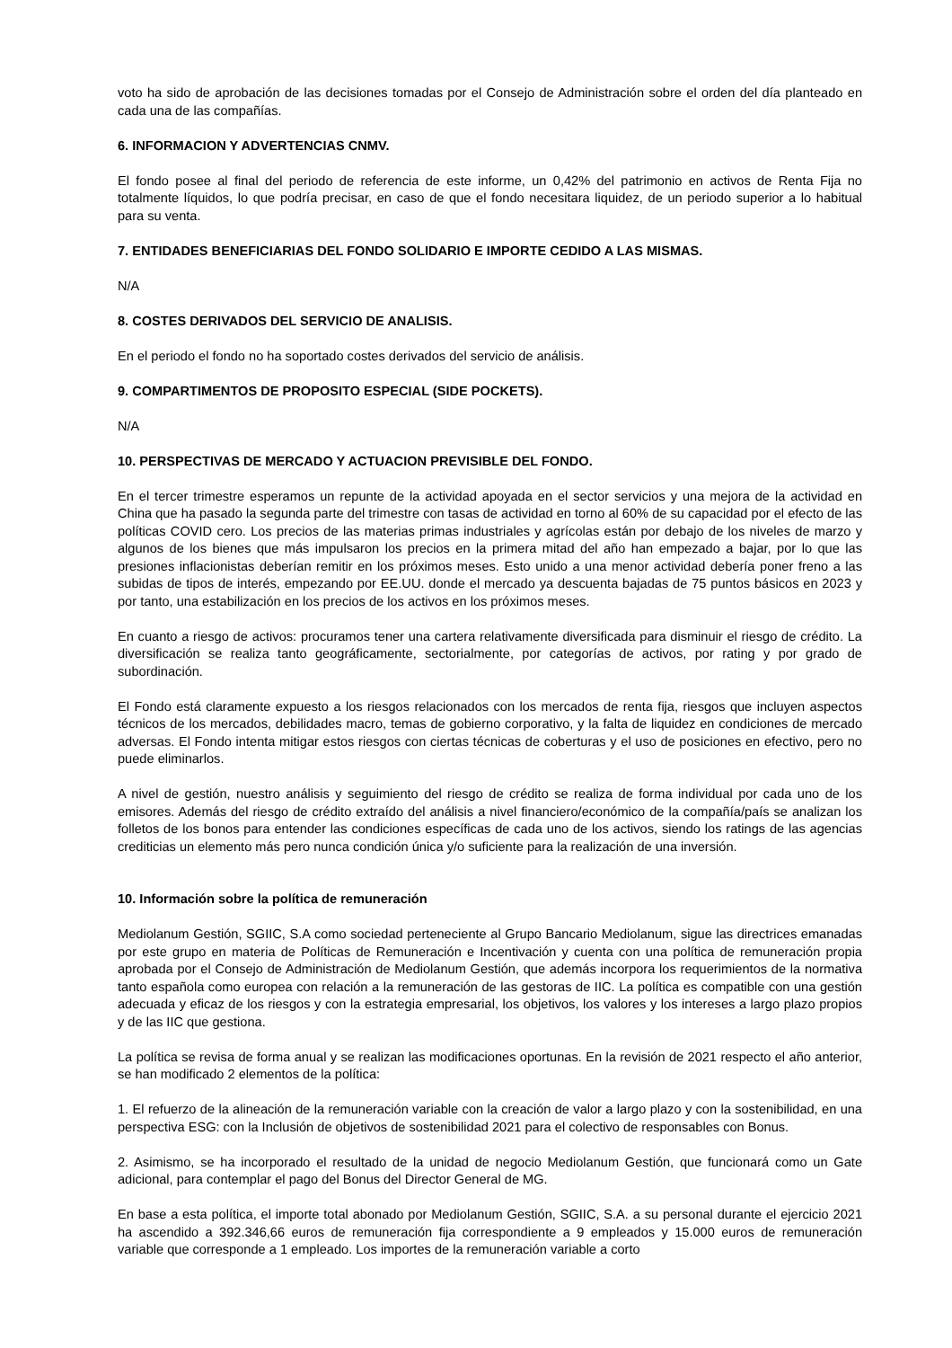voto ha sido de aprobación de las decisiones tomadas por el Consejo de Administración sobre el orden del día planteado en cada una de las compañías.
6. INFORMACION Y ADVERTENCIAS CNMV.
El fondo posee al final del periodo de referencia de este informe, un 0,42% del patrimonio en activos de Renta Fija no totalmente líquidos, lo que podría precisar, en caso de que el fondo necesitara liquidez, de un periodo superior a lo habitual para su venta.
7. ENTIDADES BENEFICIARIAS DEL FONDO SOLIDARIO E IMPORTE CEDIDO A LAS MISMAS.
N/A
8. COSTES DERIVADOS DEL SERVICIO DE ANALISIS.
En el periodo el fondo no ha soportado costes derivados del servicio de análisis.
9. COMPARTIMENTOS DE PROPOSITO ESPECIAL (SIDE POCKETS).
N/A
10. PERSPECTIVAS DE MERCADO Y ACTUACION PREVISIBLE DEL FONDO.
En el tercer trimestre esperamos un repunte de la actividad apoyada en el sector servicios y una mejora de la actividad en China que ha pasado la segunda parte del trimestre con tasas de actividad en torno al 60% de su capacidad por el efecto de las políticas COVID cero. Los precios de las materias primas industriales y agrícolas están por debajo de los niveles de marzo y algunos de los bienes que más impulsaron los precios en la primera mitad del año han empezado a bajar, por lo que las presiones inflacionistas deberían remitir en los próximos meses. Esto unido a una menor actividad debería poner freno a las subidas de tipos de interés, empezando por EE.UU. donde el mercado ya descuenta bajadas de 75 puntos básicos en 2023 y por tanto, una estabilización en los precios de los activos en los próximos meses.
En cuanto a riesgo de activos: procuramos tener una cartera relativamente diversificada para disminuir el riesgo de crédito. La diversificación se realiza tanto geográficamente, sectorialmente, por categorías de activos, por rating y por grado de subordinación.
El Fondo está claramente expuesto a los riesgos relacionados con los mercados de renta fija, riesgos que incluyen aspectos técnicos de los mercados, debilidades macro, temas de gobierno corporativo, y la falta de liquidez en condiciones de mercado adversas. El Fondo intenta mitigar estos riesgos con ciertas técnicas de coberturas y el uso de posiciones en efectivo, pero no puede eliminarlos.
A nivel de gestión, nuestro análisis y seguimiento del riesgo de crédito se realiza de forma individual por cada uno de los emisores. Además del riesgo de crédito extraído del análisis a nivel financiero/económico de la compañía/país se analizan los folletos de los bonos para entender las condiciones específicas de cada uno de los activos, siendo los ratings de las agencias crediticias un elemento más pero nunca condición única y/o suficiente para la realización de una inversión.
10. Información sobre la política de remuneración
Mediolanum Gestión, SGIIC, S.A como sociedad perteneciente al Grupo Bancario Mediolanum, sigue las directrices emanadas por este grupo en materia de Políticas de Remuneración e Incentivación y cuenta con una política de remuneración propia aprobada por el Consejo de Administración de Mediolanum Gestión, que además incorpora los requerimientos de la normativa tanto española como europea con relación a la remuneración de las gestoras de IIC. La política es compatible con una gestión adecuada y eficaz de los riesgos y con la estrategia empresarial, los objetivos, los valores y los intereses a largo plazo propios y de las IIC que gestiona.
La política se revisa de forma anual y se realizan las modificaciones oportunas. En la revisión de 2021 respecto el año anterior, se han modificado 2 elementos de la política:
1. El refuerzo de la alineación de la remuneración variable con la creación de valor a largo plazo y con la sostenibilidad, en una perspectiva ESG: con la Inclusión de objetivos de sostenibilidad 2021 para el colectivo de responsables con Bonus.
2. Asimismo, se ha incorporado el resultado de la unidad de negocio Mediolanum Gestión, que funcionará como un Gate adicional, para contemplar el pago del Bonus del Director General de MG.
En base a esta política, el importe total abonado por Mediolanum Gestión, SGIIC, S.A. a su personal durante el ejercicio 2021 ha ascendido a 392.346,66 euros de remuneración fija correspondiente a 9 empleados y 15.000 euros de remuneración variable que corresponde a 1 empleado. Los importes de la remuneración variable a corto